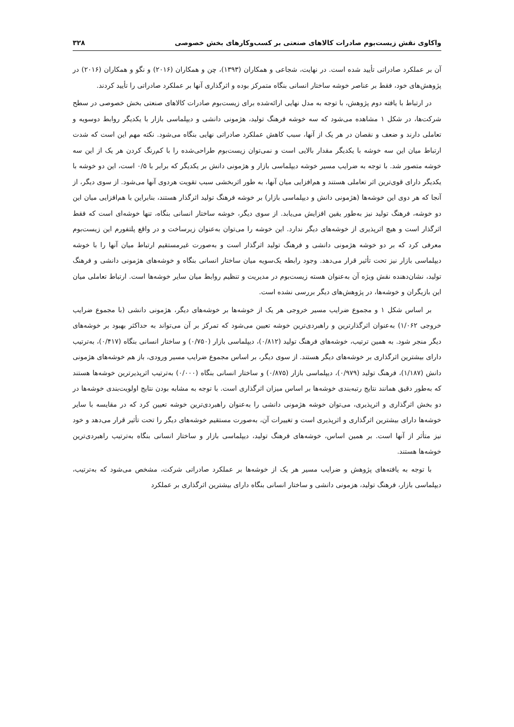واکاوی نقش زیست‌بوم صادرات کالاهای صنعتی بر کسب‌وکارهای بخش خصوصی ۳۲۸
آن بر عملکرد صادراتی تأیید شده است. در نهایت، شجاعی و همکاران (۱۳۹۳)، چن و همکاران (۲۰۱۶) و نگو و همکاران (۲۰۱۶) در پژوهش‌های خود، فقط بر عناصر خوشه ساختار انسانی بنگاه متمرکز بوده و اثرگذاری آنها بر عملکرد صادراتی را تأیید کردند.
در ارتباط با یافته دوم پژوهش، با توجه به مدل نهایی ارائه‌شده برای زیست‌بوم صادرات کالاهای صنعتی بخش خصوصی در سطح شرکت‌ها، در شکل ۱ مشاهده می‌شود که سه خوشه فرهنگ تولید، هژمونی دانشی و دیپلماسی بازار با یکدیگر روابط دوسویه و تعاملی دارند و ضعف و نقصان در هر یک از آنها، سبب کاهش عملکرد صادراتی نهایی بنگاه می‌شود. نکته مهم این است که شدت ارتباط میان این سه خوشه با یکدیگر مقدار بالایی است و نمی‌توان زیست‌بوم طراحی‌شده را با کم‌رنگ کردن هر یک از این سه خوشه متصور شد. با توجه به ضرایب مسیر خوشه دیپلماسی بازار و هژمونی دانش بر یکدیگر که برابر با ۰/۵ است، این دو خوشه با یکدیگر دارای قوی‌ترین اثر تعاملی هستند و هم‌افزایی میان آنها، به طور اثربخشی سبب تقویت هردوی آنها می‌شود. از سوی دیگر، از آنجا که هر دوی این خوشه‌ها (هژمونی دانش و دیپلماسی بازار) بر خوشه فرهنگ تولید اثرگذار هستند، بنابراین با هم‌افزایی میان این دو خوشه، فرهنگ تولید نیز به‌طور یقین افزایش می‌یابد. از سوی دیگر، خوشه ساختار انسانی بنگاه، تنها خوشه‌ای است که فقط اثرگذار است و هیچ اثرپذیری از خوشه‌های دیگر ندارد. این خوشه را می‌توان به‌عنوان زیرساخت و در واقع پلتفورم این زیست‌بوم معرفی کرد که بر دو خوشه هژمونی دانشی و فرهنگ تولید اثرگذار است و به‌صورت غیرمستقیم ارتباط میان آنها را با خوشه دیپلماسی بازار نیز تحت تأثیر قرار می‌دهد. وجود رابطه یک‌سویه میان ساختار انسانی بنگاه و خوشه‌های هژمونی دانشی و فرهنگ تولید، نشان‌دهنده نقش ویژه آن به‌عنوان هسته زیست‌بوم در مدیریت و تنظیم روابط میان سایر خوشه‌ها است. ارتباط تعاملی میان این بازیگران و خوشه‌ها، در پژوهش‌های دیگر بررسی نشده است.
بر اساس شکل ۱ و مجموع ضرایب مسیر خروجی هر یک از خوشه‌ها بر خوشه‌های دیگر، هژمونی دانشی (با مجموع ضرایب خروجی ۱/۰۶۲) به‌عنوان اثرگذارترین و راهبردی‌ترین خوشه تعیین می‌شود که تمرکز بر آن می‌تواند به حداکثر بهبود بر خوشه‌های دیگر منجر شود. به همین ترتیب، خوشه‌های فرهنگ تولید (۰/۸۱۲)، دیپلماسی بازار (۰/۷۵۰) و ساختار انسانی بنگاه (۰/۴۱۷)، به‌ترتیب دارای بیشترین اثرگذاری بر خوشه‌های دیگر هستند. از سوی دیگر، بر اساس مجموع ضرایب مسیر ورودی، باز هم خوشه‌های هژمونی دانش (۱/۱۸۷)، فرهنگ تولید (۰/۹۷۹)، دیپلماسی بازار (۰/۸۷۵) و ساختار انسانی بنگاه (۰/۰۰۰) به‌ترتیب اثرپذیرترین خوشه‌ها هستند که به‌طور دقیق همانند نتایج رتبه‌بندی خوشه‌ها بر اساس میزان اثرگذاری است. با توجه به مشابه بودن نتایج اولویت‌بندی خوشه‌ها در دو بخش اثرگذاری و اثرپذیری، می‌توان خوشه هژمونی دانشی را به‌عنوان راهبردی‌ترین خوشه تعیین کرد که در مقایسه با سایر خوشه‌ها دارای بیشترین اثرگذاری و اثرپذیری است و تغییرات آن، به‌صورت مستقیم خوشه‌های دیگر را تحت تأثیر قرار می‌دهد و خود نیز متأثر از آنها است. بر همین اساس، خوشه‌های فرهنگ تولید، دیپلماسی بازار و ساختار انسانی بنگاه به‌ترتیب راهبردی‌ترین خوشه‌ها هستند.
با توجه به یافته‌های پژوهش و ضرایب مسیر هر یک از خوشه‌ها بر عملکرد صادراتی شرکت، مشخص می‌شود که به‌ترتیب، دیپلماسی بازار، فرهنگ تولید، هزمونی دانشی و ساختار انسانی بنگاه دارای بیشترین اثرگذاری بر عملکرد